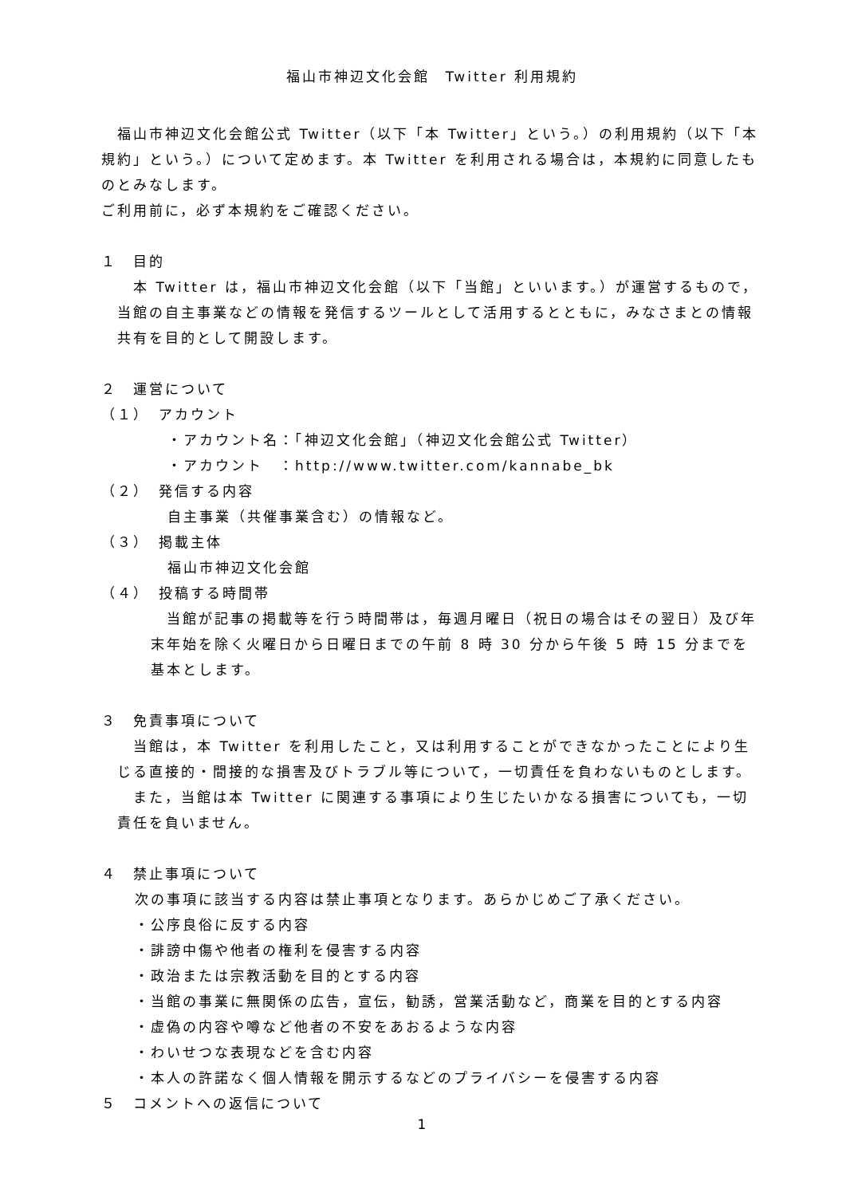福山市神辺文化会館　Twitter 利用規約
福山市神辺文化会館公式 Twitter（以下「本 Twitter」という。）の利用規約（以下「本規約」という。）について定めます。本 Twitter を利用される場合は，本規約に同意したものとみなします。
ご利用前に，必ず本規約をご確認ください。
１　目的
本 Twitter は，福山市神辺文化会館（以下「当館」といいます。）が運営するもので，当館の自主事業などの情報を発信するツールとして活用するとともに，みなさまとの情報共有を目的として開設します。
２　運営について
（１）　アカウント
・アカウント名：「神辺文化会館」（神辺文化会館公式 Twitter）
・アカウント　：http://www.twitter.com/kannabe_bk
（２）　発信する内容
自主事業（共催事業含む）の情報など。
（３）　掲載主体
福山市神辺文化会館
（４）　投稿する時間帯
当館が記事の掲載等を行う時間帯は，毎週月曜日（祝日の場合はその翌日）及び年末年始を除く火曜日から日曜日までの午前 8 時 30 分から午後 5 時 15 分までを基本とします。
３　免責事項について
当館は，本 Twitter を利用したこと，又は利用することができなかったことにより生じる直接的・間接的な損害及びトラブル等について，一切責任を負わないものとします。
また，当館は本 Twitter に関連する事項により生じたいかなる損害についても，一切責任を負いません。
４　禁止事項について
次の事項に該当する内容は禁止事項となります。あらかじめご了承ください。
・公序良俗に反する内容
・誹謗中傷や他者の権利を侵害する内容
・政治または宗教活動を目的とする内容
・当館の事業に無関係の広告，宣伝，勧誘，営業活動など，商業を目的とする内容
・虚偽の内容や噂など他者の不安をあおるような内容
・わいせつな表現などを含む内容
・本人の許諾なく個人情報を開示するなどのプライバシーを侵害する内容
５　コメントへの返信について
1